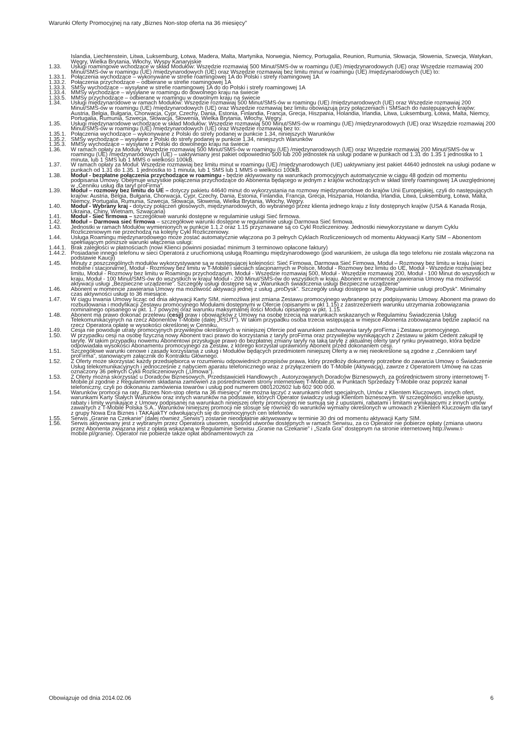Warunki Oferty Promocyjnej na raty „Biznes Non-stop oferta na 36 miesięcy”
Islandia, Liechtenstein, Litwa, Luksemburg, Łotwa, Madera, Malta, Martynika, Norwegia, Niemcy, Portugalia, Reunion, Rumunia, Słowacja, Słowenia, Szwecja, Watykan, Węgry, Wielka Brytania, Włochy, Wyspy Kanaryjskie
1.33. Usługi roamingowe wchodzące w skład Modułów: Wszędzie rozmawiaj 500 Minut/SMS-ów w roamingu (UE) /międzynarodowych (UE) oraz Wszędzie rozmawiaj 200 Minut/SMS-ów w roamingu (UE) /międzynarodowych (UE) oraz Wszędzie rozmawiaj bez limitu minut w roamingu (UE) /międzynarodowych (UE) to:
1.33.1.
Połączenia wychodzące – wykonywane w strefie roamingowej 1A do Polski i strefy roamingowej 1A
1.33.2.
Połączenia przychodzące – odbierane w strefie roamingowej 1A
1.33.3.
SMSy wychodzące – wysyłane w strefie roamingowej 1A do do Polski i strefy roamingowej 1A
1.33.4.
MMSy wychodzące – wysyłane w roamingu do dowolnego kraju na świecie
1.33.5.
MMSy przychodzące – odbierane w roamingu w dowolnym kraju na świecie
1.34. Usługi międzynarodowe w ramach Modułów: Wszędzie rozmawiaj 500 Minut/SMS-ów w roamingu (UE) /międzynarodowych (UE) oraz Wszędzie rozmawiaj 200 Minut/SMS-ów w roamingu (UE) /międzynarodowych (UE) oraz Wszędzie rozmawiaj bez limitu obowiązują przy połączeniach i SMSach do następujących krajów: Austria, Belgia, Bułgaria, Chorwacja, Cypr, Czechy, Dania, Estonia, Finlandia, Francja, Grecja, Hiszpania, Holandia, Irlandia, Litwa, Luksemburg, Łotwa, Malta, Niemcy, Portugalia, Rumunia, Szwecja, Słowacja, Słowenia, Wielka Brytania, Włochy, Węgry.
1.35. Usługi międzynarodowe wchodzące w skład Modułów: Wszędzie rozmawiaj 500 Minut/SMS-ów w roamingu (UE) /międzynarodowych (UE) oraz Wszędzie rozmawiaj 200 Minut/SMS-ów w roamingu (UE) /międzynarodowych (UE) oraz Wszędzie rozmawiaj bez to:
1.35.1.
Połączenia wychodzące – wykonywane z Polski do strefy podanej w punkcie 1.34, niniejszych Warunków
1.35.2.
SMSy wychodzące – wysyłane z Polski do strefy podanej w punkcie 1.34, niniejszych Warunków
1.35.3.
MMSy wychodzące – wysyłane z Polski do dowolnego kraju na świecie
1.36. W ramach opłaty za Moduły: Wszędzie rozmawiaj 500 Minut/SMS-ów w roamingu (UE) /międzynarodowych (UE) oraz Wszędzie rozmawiaj 200 Minut/SMS-ów w roamingu (UE) /międzynarodowych (UE) – uaktywniany jest pakiet odpowiednio 500 lub 200 jednostek na usługi podane w punkach od 1.31 do 1.35 1 jednostka to 1 minuta, lub 1 SMS lub 1 MMS o wielkości 100kB.
1.37. W ramach opłaty za Moduł: Wszędzie rozmawiaj bez limitu minut w roamingu (UE) /międzynarodowych (UE) uaktywniany jest pakiet 44640 jednostek na usługi podane w punkach od 1.31 do 1.35. 1 jednostka to 1 minuta, lub 1 SMS lub 1 MMS o wielkości 100kB.
1.38. Moduł - bezpłatne połączenia przychodzące w roamingu - będzie aktywowany na warunkach promocyjnych automatycznie w ciągu 48 godzin od momentu podpisania Umowy. Obejmuje wszystkie połączenia przychodzące do Abonenta będącego w jednym z krajów wchodzących w skład strefy roamingowej 1A uwzględnionej w „Cenniku usług dla taryf proFirma”.
1.39. Moduł – rozmowy bez limitu do UE – dotyczy pakietu 44640 minut do wykorzystania na rozmowy międzynarodowe do krajów Unii Europejskiej, czyli do następujących krajów: Austria, Belgia, Bułgaria, Chorwacja, Cypr, Czechy, Dania, Estonia, Finlandia, Francja, Grecja, Hiszpania, Holandia, Irlandia, Litwa, Luksemburg, Łotwa, Malta, Niemcy, Portugalia, Rumunia, Szwecja, Słowacja, Słowenia, Wielka Brytania, Włochy, Węgry.
1.40. Moduł - Wybrany kraj - dotyczy połączeń głosowych, międzynarodowych, do wybranego przez klienta jednego kraju z listy dostępnych krajów (USA & Kanada Rosja, Ukraina, Chiny, Wietnam, Szwajcaria)
1.41. Moduł - Sieć firmowa – szczegółowe warunki dostępne w regulaminie usługi Sieć firmowa.
1.42. Moduł – Darmowa sieć firmowa – szczegółowe warunki dostępne w regulaminie usługi Darmowa Sieć firmowa.
1.43. Jednostki w ramach Modułów wymienionych w punkcie 1.1.2 oraz 1.15 przyznawane są co Cykl Rozliczeniowy. Jednostki niewykorzystane w danym Cyklu Rozliczeniowym nie przechodzą na kolejny Cykl Rozliczeniowy.
1.44. Usługa Roamingu międzynarodowego może zostać automatycznie włączona po 3 pełnych Cyklach Rozliczeniowych od momentu Aktywacji Karty SIM – Abonentom spełniającym poniższe warunki włączenia usługi:
1.44.1.
Brak zaległości w płatnościach (nowi Klienci powinni posiadać minimum 3 terminowo opłacone faktury)
1.44.2.
Posiadanie innego telefonu w sieci Operatora z uruchomioną usługą Roamingu międzynarodowego (pod warunkiem, że usługa dla tego telefonu nie została włączona na podstawie Kaucji)
1.45. Minuty z poszczególnych modułów wykorzystywane są w następującej kolejności: Sieć Firmowa, Darmowa Sieć Firmowa, Moduł – Rozmowy bez limitu w kraju (sieci mobilne i stacjonarne), Moduł - Rozmowy bez limitu w T-Mobile i sieciach stacjonarnych w Polsce, Moduł - Rozmowy bez limitu do UE, Moduł - Wszędzie rozmawiaj bez limitu, Moduł - Rozmowy bez limitu w Roamingu przychodzącym, Moduł - Wszędzie rozmawiaj 500, Moduł - Wszędzie rozmawiaj 200, Moduł - 100 Minut do wszystkich w kraju, Moduł - 100 Minut/SMS-ów do wszystkich w kraju/ Moduł - 200 Minut/SMS-ów do wszystkich w kraju. Abonent w momencie zawierania Umowy ma możliwość aktywacji usługi „Bezpieczne urządzenie”. Szczegóły usługi dostępne są w „Warunkach świadczenia usługi Bezpieczne urządzenie”
1.46. Abonent w momencie zawierania Umowy ma możliwość aktywacji jednej z usług „proDysk”. Szczegóły usługi dostępne są w „Regulaminie usługi proDysk”. Minimalny czas aktywności usługi to 36 miesiące.
1.47. W ciągu trwania Umowy licząc od dnia aktywacji Karty SIM, niemożliwa jest zmiana Zestawu promocyjnego wybranego przy podpisywaniu Umowy. Abonent ma prawo do rozbudowania i modyfikacji Zestawu promocyjnego Modułami dostępnymi w Ofercie (opisanymi w pkt 1.15) z zastrzeżeniem warunku utrzymania zobowiązania nominalnego opisanego w pkt. 1.7 powyżej oraz warunku maksymalnej ilości Modułu opisanego w pkt. 1.15.
1.48. Abonent ma prawo dokonać przelewu (cesji) praw i obowiązków z Umowy na osobę trzecią na warunkach wskazanych w Regulaminu Świadczenia Usług Telekomunikacyjnych na rzecz Abonentów T-Mobile (dalej „RSUT”). W takim przypadku osoba trzecia wstępująca w miejsce Abonenta zobowiązana będzie zapłacić na rzecz Operatora opłatę w wysokości określonej w Cenniku.
1.49. Cesja nie powoduje utraty promocyjnych przywilejów określonych w niniejszej Ofercie pod warunkiem zachowania taryfy proFirma i Zestawu promocyjnego.
1.50. W przypadku cesji na osobę fizyczną nowy Abonent traci prawo do korzystania z taryfy proFirma oraz przywilejów wynikających z Zestawu w jakim Cedent zakupił tę taryfę. W takim przypadku nowemu Abonentowi przysługuje prawo do bezpłatnej zmiany taryfy na taką taryfę z aktualnej oferty taryf rynku prywatnego, która będzie odpowiadała wysokości Abonamentu promocyjnego za Zestaw, z którego korzystał uprawniony Abonent przed dokonaniem cesji.
1.51. Szczegółowe warunki cenowe i zasady korzystania z usług i Modułów będących przedmiotem niniejszej Oferty a w niej nieokreślone są zgodne z „Cennikiem taryf proFirma”, stanowiącym załącznik do Kontraktu Głównego.
1.52. Z Oferty może skorzystać każdy przedsiębiorca w rozumieniu odpowiednich przepisów prawa, który przedłoży dokumenty potrzebne do zawarcia Umowy o Świadczenie Usług telekomunikacyjnych i jednocześnie z nabyciem aparatu telefonicznego wraz z przyłączeniem do T-Mobile (Aktywacją), zawrze z Operatorem Umowę na czas oznaczony 36 pełnych Cykli Rozliczeniowych („Umowa”).
1.53. Z Oferty można skorzystać u Doradców Biznesowych, Przedstawicieli Handlowych , Autoryzowanych Doradców Biznesowych, za pośrednictwem strony internetowej T-Mobile.pl zgodnie z Regulaminem składania zamówień za pośrednictwem strony internetowej T-Mobile.pl, w Punktach Sprzedaży T-Mobile oraz poprzez kanał telefoniczny, czyli po dokonaniu zamówienia towarów i usług pod numerem 0801202602 lub 602 900 000.
1.54. Warunków promocji na raty „Biznes Non-stop oferta na 36 miesięcy” nie można łączyć z warunkami ofert specjalnych, Umów z Klientem Kluczowym, innych ofert, warunkami Karty Stałych Warunków oraz innych warunków na podstawie, których Operator świadczy usługi Klientom biznesowym. W szczególności wszelkie upusty, rabaty i limity wynikające z Umowy podpisanej na warunkach niniejszej oferty promocyjnej nie sumują się z upustami, rabatami i limitami wynikającymi z innych umów zawartych z T-Mobile Polska S.A.. Warunków niniejszej promocji nie stosuje się również do warunków wymiany określonych w umowach z Klientem Kluczowym dla taryf z grupy Nowa Era Biznes i TAKAjakTY odwołujących się do promocyjnych cen telefonów.
1.55. Serwis „Granie na Czekanie” (dalej również „Serwis”) zostanie nieodpłatnie aktywowany w terminie 30 dni od momentu aktywacji Karty SIM.
1.56. Serwis aktywowany jest z wybranym przez Operatora utworem, spośród utworów dostępnych w ramach Serwisu, za co Operator nie pobierze opłaty (zmiana utworu przez Abonenta związana jest z opłatą wskazaną w Regulaminie Serwisu „Granie na Czekanie” i „Szafa Gra” dostępnym na stronie internetowej http://www.t-mobile.pl/granie). Operator nie pobierze także opłat abonamentowych za
Obowiązuje od dnia 2014.02.06 6